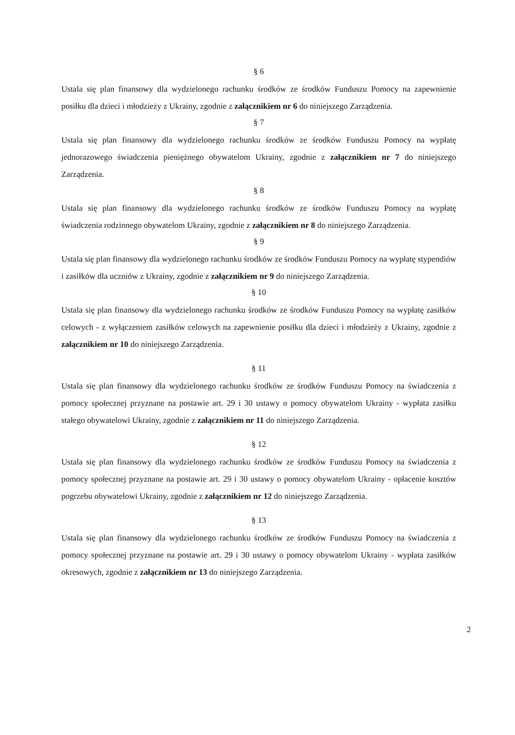§ 6
Ustala się plan finansowy dla wydzielonego rachunku środków ze środków Funduszu Pomocy na zapewnienie posiłku dla dzieci i młodzieży z Ukrainy, zgodnie z załącznikiem nr 6 do niniejszego Zarządzenia.
§ 7
Ustala się plan finansowy dla wydzielonego rachunku środków ze środków Funduszu Pomocy na wypłatę jednorazowego świadczenia pieniężnego obywatelom Ukrainy, zgodnie z załącznikiem nr 7 do niniejszego Zarządzenia.
§ 8
Ustala się plan finansowy dla wydzielonego rachunku środków ze środków Funduszu Pomocy na wypłatę świadczenia rodzinnego obywatelom Ukrainy, zgodnie z załącznikiem nr 8 do niniejszego Zarządzenia.
§ 9
Ustala się plan finansowy dla wydzielonego rachunku środków ze środków Funduszu Pomocy na wypłatę stypendiów i zasiłków dla uczniów z Ukrainy, zgodnie z załącznikiem nr 9 do niniejszego Zarządzenia.
§ 10
Ustala się plan finansowy dla wydzielonego rachunku środków ze środków Funduszu Pomocy na wypłatę zasiłków celowych - z wyłączeniem zasiłków celowych na zapewnienie posiłku dla dzieci i młodzieży z Ukrainy, zgodnie z załącznikiem nr 10 do niniejszego Zarządzenia.
§ 11
Ustala się plan finansowy dla wydzielonego rachunku środków ze środków Funduszu Pomocy na świadczenia z pomocy społecznej przyznane na postawie art. 29 i 30 ustawy o pomocy obywatelom Ukrainy - wypłata zasiłku stałego obywatelowi Ukrainy, zgodnie z załącznikiem nr 11 do niniejszego Zarządzenia.
§ 12
Ustala się plan finansowy dla wydzielonego rachunku środków ze środków Funduszu Pomocy na świadczenia z pomocy społecznej przyznane na postawie art. 29 i 30 ustawy o pomocy obywatelom Ukrainy - opłacenie kosztów pogrzebu obywatelowi Ukrainy, zgodnie z załącznikiem nr 12 do niniejszego Zarządzenia.
§ 13
Ustala się plan finansowy dla wydzielonego rachunku środków ze środków Funduszu Pomocy na świadczenia z pomocy społecznej przyznane na postawie art. 29 i 30 ustawy o pomocy obywatelom Ukrainy - wypłata zasiłków okresowych, zgodnie z załącznikiem nr 13 do niniejszego Zarządzenia.
2